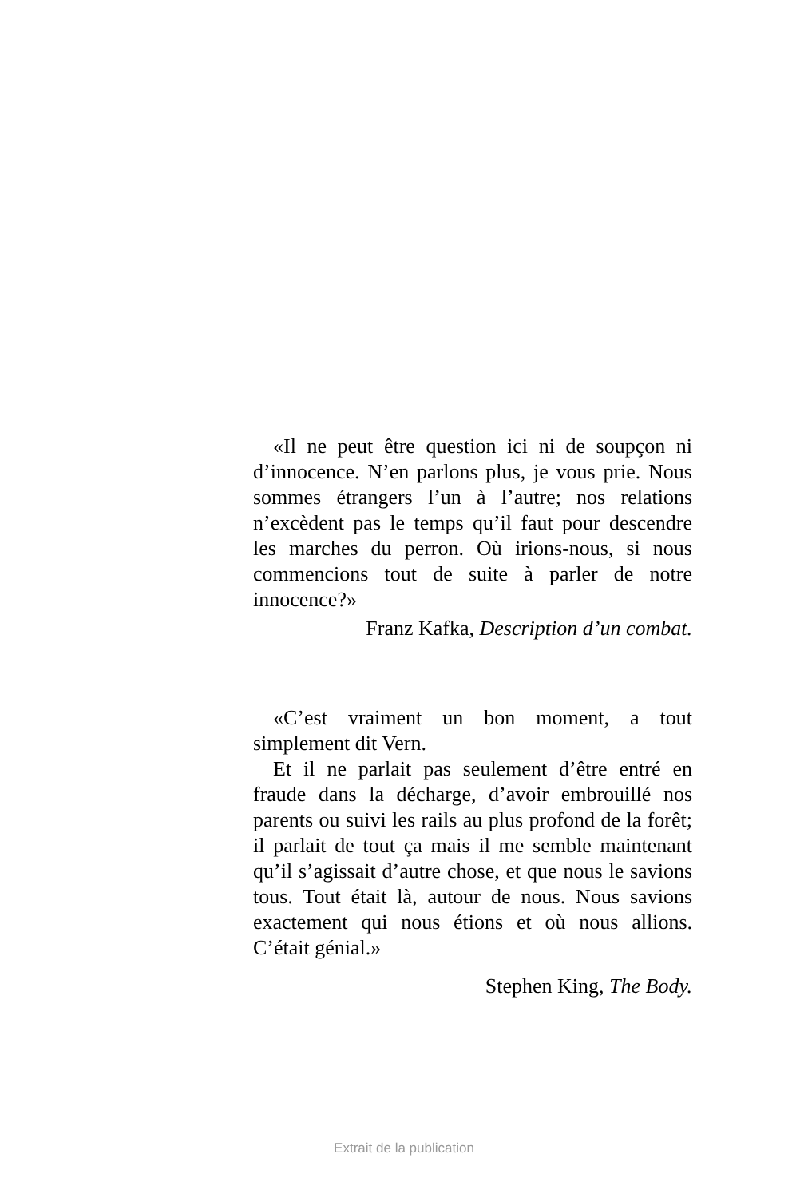«Il ne peut être question ici ni de soupçon ni d’innocence. N’en parlons plus, je vous prie. Nous sommes étrangers l’un à l’autre; nos relations n’excèdent pas le temps qu’il faut pour descendre les marches du perron. Où irions-nous, si nous commencions tout de suite à parler de notre innocence?»
Franz Kafka, Description d’un combat.
«C’est vraiment un bon moment, a tout simplement dit Vern.
Et il ne parlait pas seulement d’être entré en fraude dans la décharge, d’avoir embrouillé nos parents ou suivi les rails au plus profond de la forêt; il parlait de tout ça mais il me semble maintenant qu’il s’agissait d’autre chose, et que nous le savions tous. Tout était là, autour de nous. Nous savions exactement qui nous étions et où nous allions. C’était génial.»
Stephen King, The Body.
Extrait de la publication